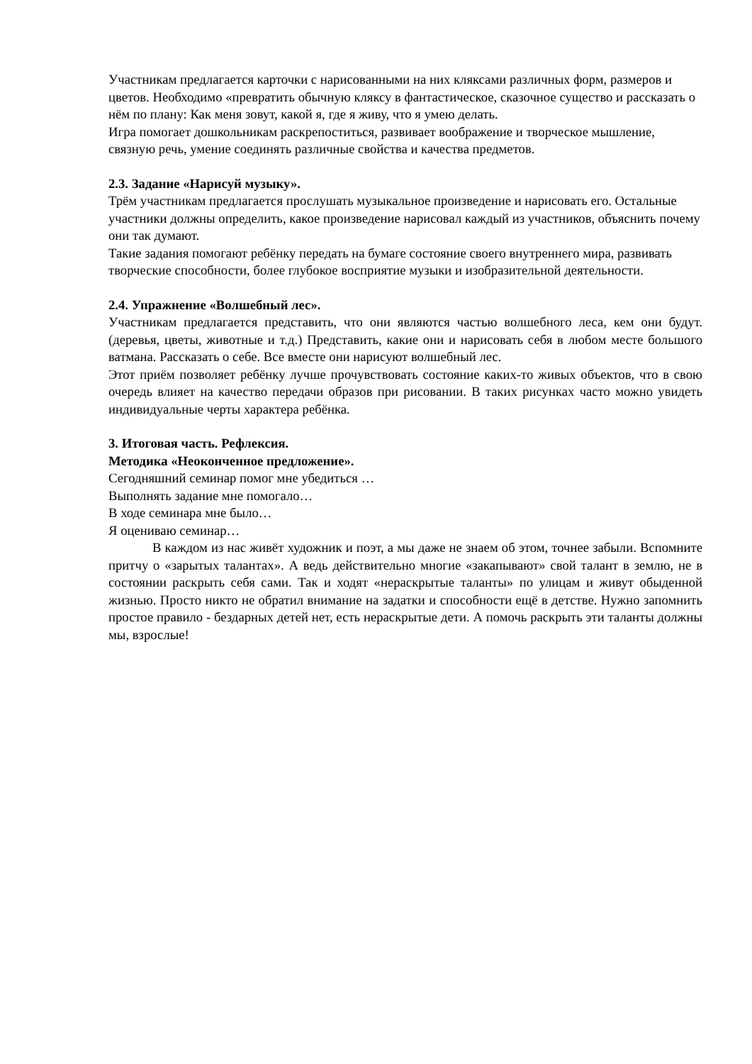Участникам предлагается карточки с нарисованными на них кляксами различных форм, размеров и цветов. Необходимо «превратить обычную кляксу в фантастическое, сказочное существо и рассказать о нём по плану: Как меня зовут, какой я, где я живу, что я умею делать.
Игра помогает дошкольникам раскрепоститься, развивает воображение и творческое мышление, связную речь, умение соединять различные свойства и качества предметов.
2.3. Задание «Нарисуй музыку».
Трём участникам предлагается прослушать музыкальное произведение и нарисовать его. Остальные участники должны определить, какое произведение нарисовал каждый из участников, объяснить почему они так думают.
Такие задания помогают ребёнку передать на бумаге состояние своего внутреннего мира, развивать творческие способности, более глубокое восприятие музыки и изобразительной деятельности.
2.4. Упражнение «Волшебный лес».
Участникам предлагается представить, что они являются частью волшебного леса, кем они будут. (деревья, цветы, животные и т.д.) Представить, какие они и нарисовать себя в любом месте большого ватмана. Рассказать о себе. Все вместе они нарисуют волшебный лес.
Этот приём позволяет ребёнку лучше прочувствовать состояние каких-то живых объектов, что в свою очередь влияет на качество передачи образов при рисовании. В таких рисунках часто можно увидеть индивидуальные черты характера ребёнка.
3. Итоговая часть. Рефлексия.
Методика «Неоконченное предложение».
Сегодняшний семинар помог мне убедиться …
Выполнять задание мне помогало…
В ходе семинара мне было…
Я оцениваю семинар…
В каждом из нас живёт художник и поэт, а мы даже не знаем об этом, точнее забыли. Вспомните притчу о «зарытых талантах». А ведь действительно многие «закапывают» свой талант в землю, не в состоянии раскрыть себя сами. Так и ходят «нераскрытые таланты» по улицам и живут обыденной жизнью. Просто никто не обратил внимание на задатки и способности ещё в детстве. Нужно запомнить простое правило - бездарных детей нет, есть нераскрытые дети. А помочь раскрыть эти таланты должны мы, взрослые!